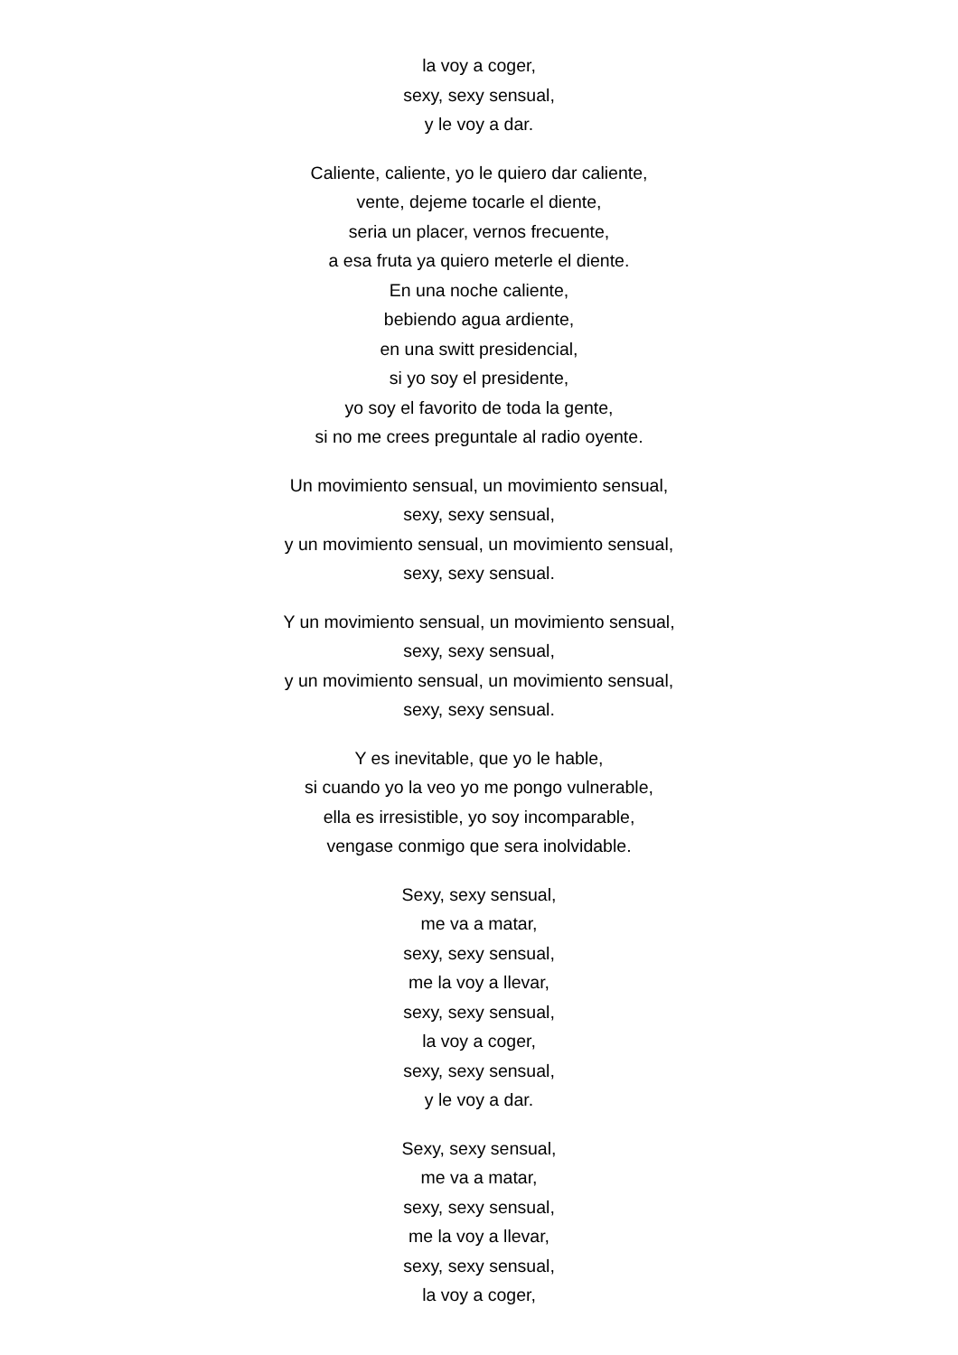la voy a coger,
sexy, sexy sensual,
y le voy a dar.
Caliente, caliente, yo le quiero dar caliente,
vente, dejeme tocarle el diente,
seria un placer, vernos frecuente,
a esa fruta ya quiero meterle el diente.
En una noche caliente,
bebiendo agua ardiente,
en una switt presidencial,
si yo soy el presidente,
yo soy el favorito de toda la gente,
si no me crees preguntale al radio oyente.
Un movimiento sensual, un movimiento sensual,
sexy, sexy sensual,
y un movimiento sensual, un movimiento sensual,
sexy, sexy sensual.
Y un movimiento sensual, un movimiento sensual,
sexy, sexy sensual,
y un movimiento sensual, un movimiento sensual,
sexy, sexy sensual.
Y es inevitable, que yo le hable,
si cuando yo la veo yo me pongo vulnerable,
ella es irresistible, yo soy incomparable,
vengase conmigo que sera inolvidable.
Sexy, sexy sensual,
me va a matar,
sexy, sexy sensual,
me la voy a llevar,
sexy, sexy sensual,
la voy a coger,
sexy, sexy sensual,
y le voy a dar.
Sexy, sexy sensual,
me va a matar,
sexy, sexy sensual,
me la voy a llevar,
sexy, sexy sensual,
la voy a coger,